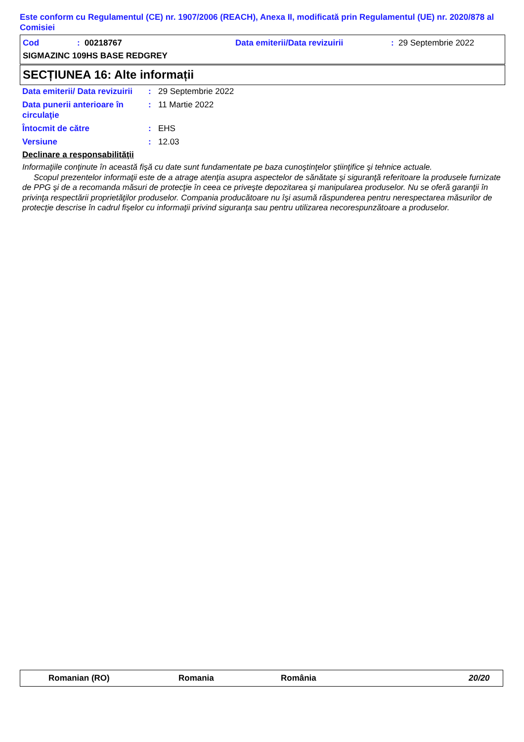Este conform cu Regulamentul (CE) nr. 1907/2006 (REACH), Anexa II, modificată prin Regulamentul (UE) nr. 2020/878 al Comisiei
Cod: 00218767 Data emiterii/Data revizuirii: 29 Septembrie 2022
SIGMAZINC 109HS BASE REDGREY
SECȚIUNEA 16: Alte informații
Data emiterii/ Data revizuirii: 29 Septembrie 2022
Data punerii anterioare în circulaţie: 11 Martie 2022
Întocmit de către: EHS
Versiune: 12.03
Declinare a responsabilităţii
Informaţiile conţinute în această fişă cu date sunt fundamentate pe baza cunoştinţelor ştiinţifice şi tehnice actuale.
Scopul prezentelor informaţii este de a atrage atenţia asupra aspectelor de sănătate şi siguranţă referitoare la produsele furnizate de PPG şi de a recomanda măsuri de protecţie în ceea ce priveşte depozitarea şi manipularea produselor. Nu se oferă garanţii în privinţa respectării proprietăţilor produselor. Compania producătoare nu îşi asumă răspunderea pentru nerespectarea măsurilor de protecţie descrise în cadrul fişelor cu informaţii privind siguranţa sau pentru utilizarea necorespunzătoare a produselor.
Romanian (RO) Romania România 20/20